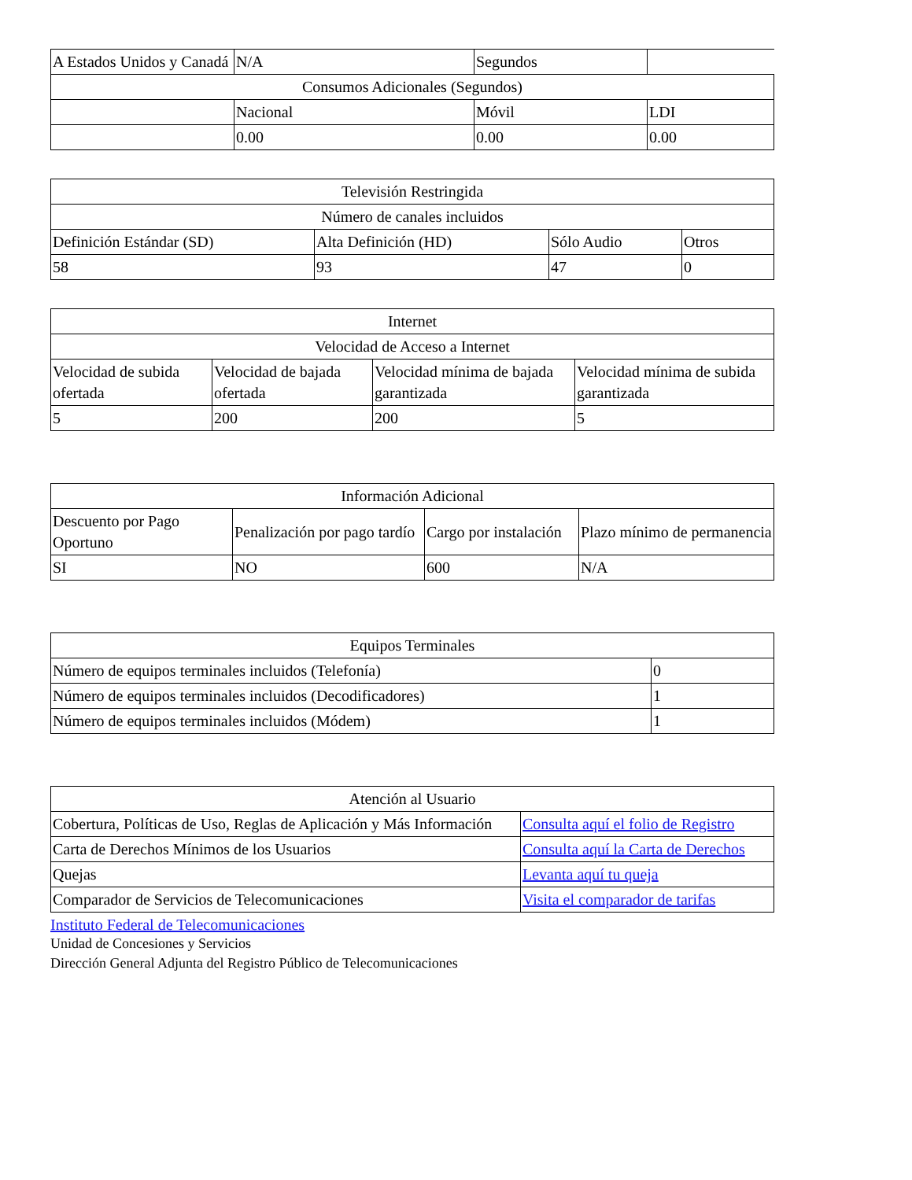| A Estados Unidos y Canadá | N/A | Segundos | |
| Consumos Adicionales (Segundos) | | | |
| | Nacional | Móvil | LDI |
| | 0.00 | 0.00 | 0.00 |
| Televisión Restringida | | | |
| Número de canales incluidos | | | |
| Definición Estándar (SD) | Alta Definición (HD) | Sólo Audio | Otros |
| 58 | 93 | 47 | 0 |
| Internet | | | |
| Velocidad de Acceso a Internet | | | |
| Velocidad de subida ofertada | Velocidad de bajada ofertada | Velocidad mínima de bajada garantizada | Velocidad mínima de subida garantizada |
| 5 | 200 | 200 | 5 |
| Información Adicional | | | |
| Descuento por Pago Oportuno | Penalización por pago tardío | Cargo por instalación | Plazo mínimo de permanencia |
| SI | NO | 600 | N/A |
| Equipos Terminales | |
| Número de equipos terminales incluidos (Telefonía) | 0 |
| Número de equipos terminales incluidos (Decodificadores) | 1 |
| Número de equipos terminales incluidos (Módem) | 1 |
| Atención al Usuario | |
| Cobertura, Políticas de Uso, Reglas de Aplicación y Más Información | Consulta aquí el folio de Registro |
| Carta de Derechos Mínimos de los Usuarios | Consulta aquí la Carta de Derechos |
| Quejas | Levanta aquí tu queja |
| Comparador de Servicios de Telecomunicaciones | Visita el comparador de tarifas |
Instituto Federal de Telecomunicaciones
Unidad de Concesiones y Servicios
Dirección General Adjunta del Registro Público de Telecomunicaciones